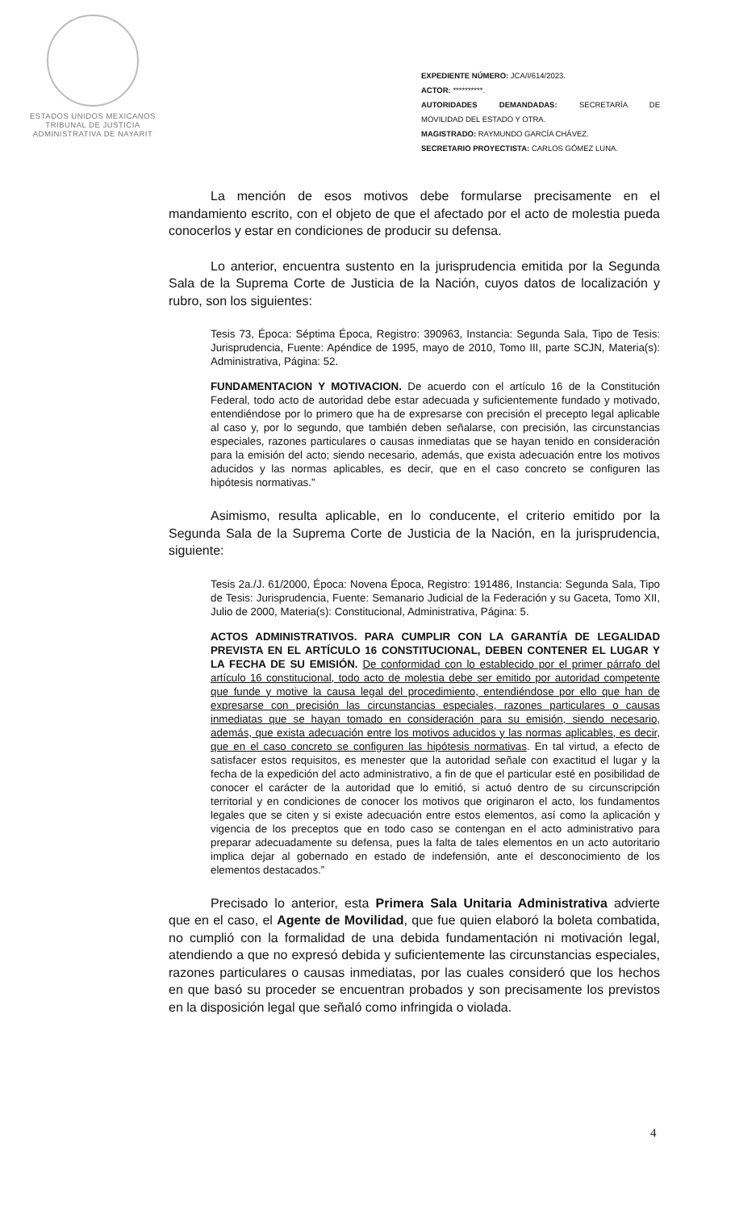ESTADOS UNIDOS MEXICANOS
TRIBUNAL DE JUSTICIA
ADMINISTRATIVA DE NAYARIT
EXPEDIENTE NÚMERO: JCA/I/614/2023.
ACTOR: **********.
AUTORIDADES DEMANDADAS: SECRETARÍA DE
MOVILIDAD DEL ESTADO Y OTRA.
MAGISTRADO: RAYMUNDO GARCÍA CHÁVEZ.
SECRETARIO PROYECTISTA: CARLOS GÓMEZ LUNA.
La mención de esos motivos debe formularse precisamente en el mandamiento escrito, con el objeto de que el afectado por el acto de molestia pueda conocerlos y estar en condiciones de producir su defensa.
Lo anterior, encuentra sustento en la jurisprudencia emitida por la Segunda Sala de la Suprema Corte de Justicia de la Nación, cuyos datos de localización y rubro, son los siguientes:
Tesis 73, Época: Séptima Época, Registro: 390963, Instancia: Segunda Sala, Tipo de Tesis: Jurisprudencia, Fuente: Apéndice de 1995, mayo de 2010, Tomo III, parte SCJN, Materia(s): Administrativa, Página: 52.
FUNDAMENTACION Y MOTIVACION. De acuerdo con el artículo 16 de la Constitución Federal, todo acto de autoridad debe estar adecuada y suficientemente fundado y motivado, entendiéndose por lo primero que ha de expresarse con precisión el precepto legal aplicable al caso y, por lo segundo, que también deben señalarse, con precisión, las circunstancias especiales, razones particulares o causas inmediatas que se hayan tenido en consideración para la emisión del acto; siendo necesario, además, que exista adecuación entre los motivos aducidos y las normas aplicables, es decir, que en el caso concreto se configuren las hipótesis normativas.”
Asimismo, resulta aplicable, en lo conducente, el criterio emitido por la Segunda Sala de la Suprema Corte de Justicia de la Nación, en la jurisprudencia, siguiente:
Tesis 2a./J. 61/2000, Época: Novena Época, Registro: 191486, Instancia: Segunda Sala, Tipo de Tesis: Jurisprudencia, Fuente: Semanario Judicial de la Federación y su Gaceta, Tomo XII, Julio de 2000, Materia(s): Constitucional, Administrativa, Página: 5.
ACTOS ADMINISTRATIVOS. PARA CUMPLIR CON LA GARANTÍA DE LEGALIDAD PREVISTA EN EL ARTÍCULO 16 CONSTITUCIONAL, DEBEN CONTENER EL LUGAR Y LA FECHA DE SU EMISIÓN. De conformidad con lo establecido por el primer párrafo del artículo 16 constitucional, todo acto de molestia debe ser emitido por autoridad competente que funde y motive la causa legal del procedimiento, entendiéndose por ello que han de expresarse con precisión las circunstancias especiales, razones particulares o causas inmediatas que se hayan tomado en consideración para su emisión, siendo necesario, además, que exista adecuación entre los motivos aducidos y las normas aplicables, es decir, que en el caso concreto se configuren las hipótesis normativas. En tal virtud, a efecto de satisfacer estos requisitos, es menester que la autoridad señale con exactitud el lugar y la fecha de la expedición del acto administrativo, a fin de que el particular esté en posibilidad de conocer el carácter de la autoridad que lo emitió, si actuó dentro de su circunscripción territorial y en condiciones de conocer los motivos que originaron el acto, los fundamentos legales que se citen y si existe adecuación entre estos elementos, así como la aplicación y vigencia de los preceptos que en todo caso se contengan en el acto administrativo para preparar adecuadamente su defensa, pues la falta de tales elementos en un acto autoritario implica dejar al gobernado en estado de indefensión, ante el desconocimiento de los elementos destacados.”
Precisado lo anterior, esta Primera Sala Unitaria Administrativa advierte que en el caso, el Agente de Movilidad, que fue quien elaboró la boleta combatida, no cumplió con la formalidad de una debida fundamentación ni motivación legal, atendiendo a que no expresó debida y suficientemente las circunstancias especiales, razones particulares o causas inmediatas, por las cuales consideró que los hechos en que basó su proceder se encuentran probados y son precisamente los previstos en la disposición legal que señaló como infringida o violada.
4